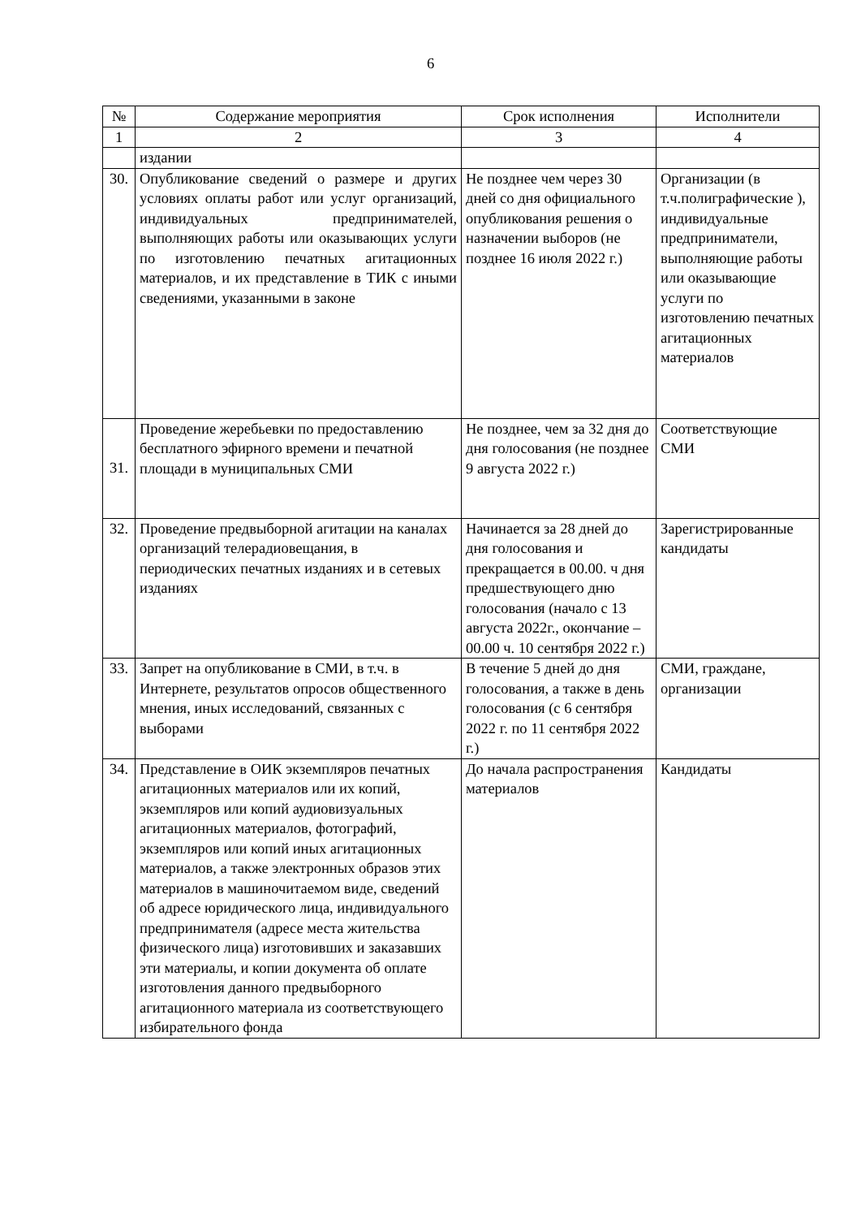6
| № | Содержание мероприятия | Срок исполнения | Исполнители |
| --- | --- | --- | --- |
| 1 | 2 | 3 | 4 |
| | издании | | |
| 30. | Опубликование сведений о размере и других условиях оплаты работ или услуг организаций, индивидуальных предпринимателей, выполняющих работы или оказывающих услуги по изготовлению печатных агитационных материалов, и их представление в ТИК с иными сведениями, указанными в законе | Не позднее чем через 30 дней со дня официального опубликования решения о назначении выборов (не позднее 16 июля 2022 г.) | Организации (в т.ч.полиграфические ), индивидуальные предприниматели, выполняющие работы или оказывающие услуги по изготовлению печатных агитационных материалов |
| 31. | Проведение жеребьевки по предоставлению бесплатного эфирного времени и печатной площади в муниципальных СМИ | Не позднее, чем за 32 дня до дня голосования (не позднее 9 августа 2022 г.) | Соответствующие СМИ |
| 32. | Проведение предвыборной агитации на каналах организаций телерадиовещания, в периодических печатных изданиях и в сетевых изданиях | Начинается за 28 дней до дня голосования и прекращается в 00.00. ч дня предшествующего дню голосования (начало с 13 августа 2022г., окончание – 00.00 ч. 10 сентября 2022 г.) | Зарегистрированные кандидаты |
| 33. | Запрет на опубликование в СМИ, в т.ч. в Интернете, результатов опросов общественного мнения, иных исследований, связанных с выборами | В течение 5 дней до дня голосования, а также в день голосования (с 6 сентября 2022 г. по 11 сентября 2022 г.) | СМИ, граждане, организации |
| 34. | Представление в ОИК экземпляров печатных агитационных материалов или их копий, экземпляров или копий аудиовизуальных агитационных материалов, фотографий, экземпляров или копий иных агитационных материалов, а также электронных образов этих материалов в машиночитаемом виде, сведений об адресе юридического лица, индивидуального предпринимателя (адресе места жительства физического лица) изготовивших и заказавших эти материалы, и копии документа об оплате изготовления данного предвыборного агитационного материала из соответствующего избирательного фонда | До начала распространения материалов | Кандидаты |